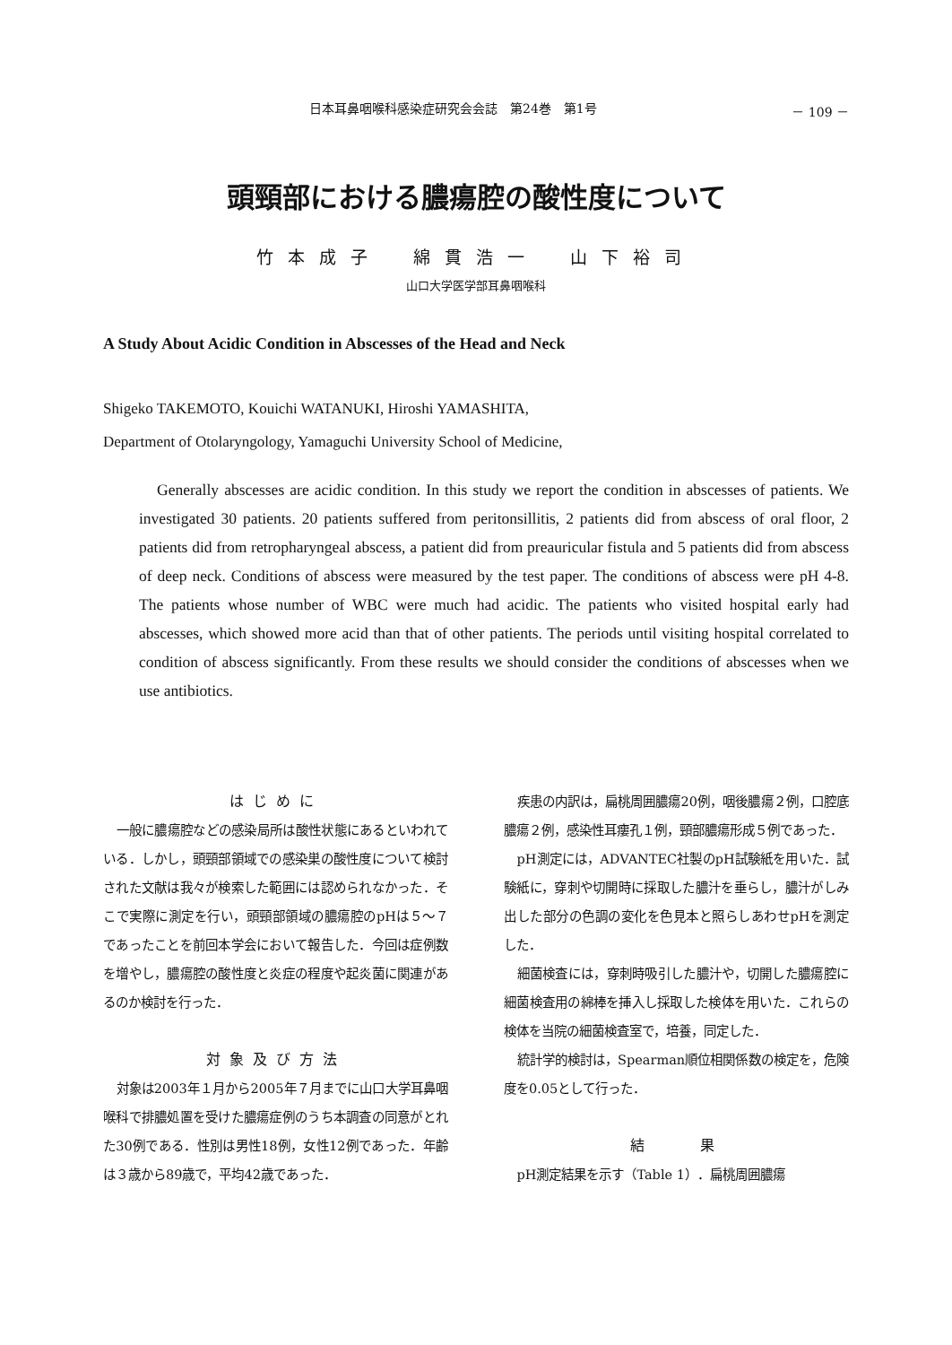日本耳鼻咽喉科感染症研究会会誌　第24巻　第1号 － 109 －
頭頸部における膿瘍腔の酸性度について
竹本成子　綿貫浩一　山下裕司
山口大学医学部耳鼻咽喉科
A Study About Acidic Condition in Abscesses of the Head and Neck
Shigeko TAKEMOTO, Kouichi WATANUKI, Hiroshi YAMASHITA,
Department of Otolaryngology, Yamaguchi University School of Medicine,
Generally abscesses are acidic condition. In this study we report the condition in abscesses of patients. We investigated 30 patients. 20 patients suffered from peritonsillitis, 2 patients did from abscess of oral floor, 2 patients did from retropharyngeal abscess, a patient did from preauricular fistula and 5 patients did from abscess of deep neck. Conditions of abscess were measured by the test paper. The conditions of abscess were pH 4-8. The patients whose number of WBC were much had acidic. The patients who visited hospital early had abscesses, which showed more acid than that of other patients. The periods until visiting hospital correlated to condition of abscess significantly. From these results we should consider the conditions of abscesses when we use antibiotics.
はじめに
一般に膿瘍腔などの感染局所は酸性状態にあるといわれている．しかし，頭頸部領域での感染巣の酸性度について検討された文献は我々が検索した範囲には認められなかった．そこで実際に測定を行い，頭頸部領域の膿瘍腔のpHは５～７であったことを前回本学会において報告した．今回は症例数を増やし，膿瘍腔の酸性度と炎症の程度や起炎菌に関連があるのか検討を行った．
対象及び方法
対象は2003年１月から2005年７月までに山口大学耳鼻咽喉科で排膿処置を受けた膿瘍症例のうち本調査の同意がとれた30例である．性別は男性18例，女性12例であった．年齢は３歳から89歳で，平均42歳であった．
疾患の内訳は，扁桃周囲膿瘍20例，咽後膿瘍２例，口腔底膿瘍２例，感染性耳瘻孔１例，頸部膿瘍形成５例であった．
pH測定には，ADVANTEC社製のpH試験紙を用いた．試験紙に，穿刺や切開時に採取した膿汁を垂らし，膿汁がしみ出した部分の色調の変化を色見本と照らしあわせpHを測定した．
細菌検査には，穿刺時吸引した膿汁や，切開した膿瘍腔に細菌検査用の綿棒を挿入し採取した検体を用いた．これらの検体を当院の細菌検査室で，培養，同定した．
統計学的検討は，Spearman順位相関係数の検定を，危険度を0.05として行った．
結　　果
pH測定結果を示す（Table 1）．扁桃周囲膿瘍